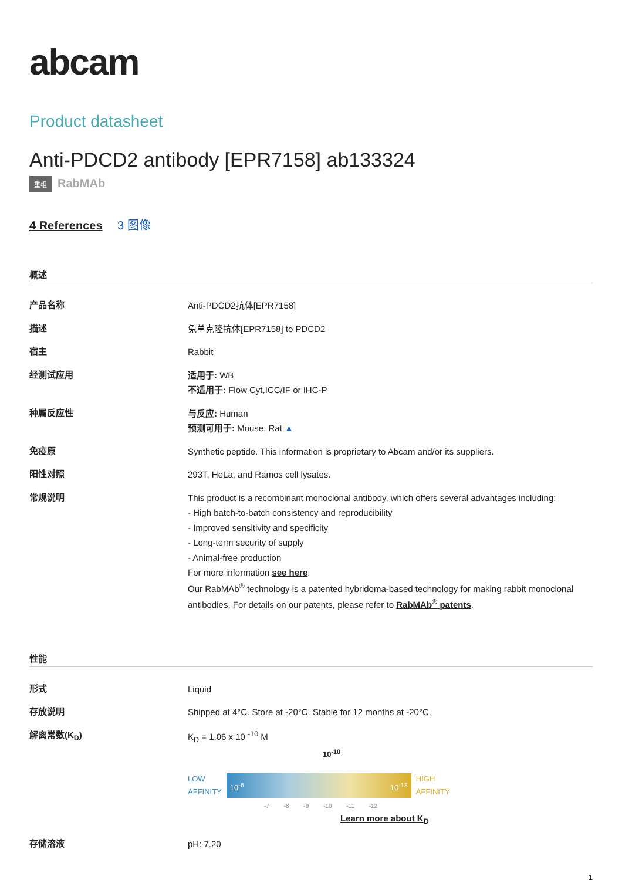abcam
Product datasheet
Anti-PDCD2 antibody [EPR7158] ab133324
重组 RabMAb
4 References 3 图像
概述
| 产品名称 | Anti-PDCD2抗体[EPR7158] |
| 描述 | 兔单克隆抗体[EPR7158] to PDCD2 |
| 宿主 | Rabbit |
| 经测试应用 | 适用于: WB 不适用于: Flow Cyt,ICC/IF or IHC-P |
| 种属反应性 | 与反应: Human 预测可用于: Mouse, Rat ▲ |
| 免疫原 | Synthetic peptide. This information is proprietary to Abcam and/or its suppliers. |
| 阳性对照 | 293T, HeLa, and Ramos cell lysates. |
| 常规说明 | This product is a recombinant monoclonal antibody, which offers several advantages including: - High batch-to-batch consistency and reproducibility - Improved sensitivity and specificity - Long-term security of supply - Animal-free production For more information see here . Our RabMAb<sup>®</sup> technology is a patented hybridoma-based technology for making rabbit monoclonal antibodies. For details on our patents, please refer to RabMAb<sup>®</sup> patents . |
性能
| 形式 | Liquid |
| 存放说明 | Shipped at 4°C. Store at -20°C. Stable for 12 months at -20°C. |
| 解离常数(K<sub>D</sub>) | K<sub>D</sub> = 1.06 x 10 <sup>-10</sup> M 10<sup>-10</sup> LOW AFFINITY 10<sup>-6</sup> 10<sup>-13</sup> HIGH AFFINITY -7 -8 -9 -10 -11 -12 Learn more about K<sub>D</sub> |
| 存储溶液 | pH: 7.20 |
1